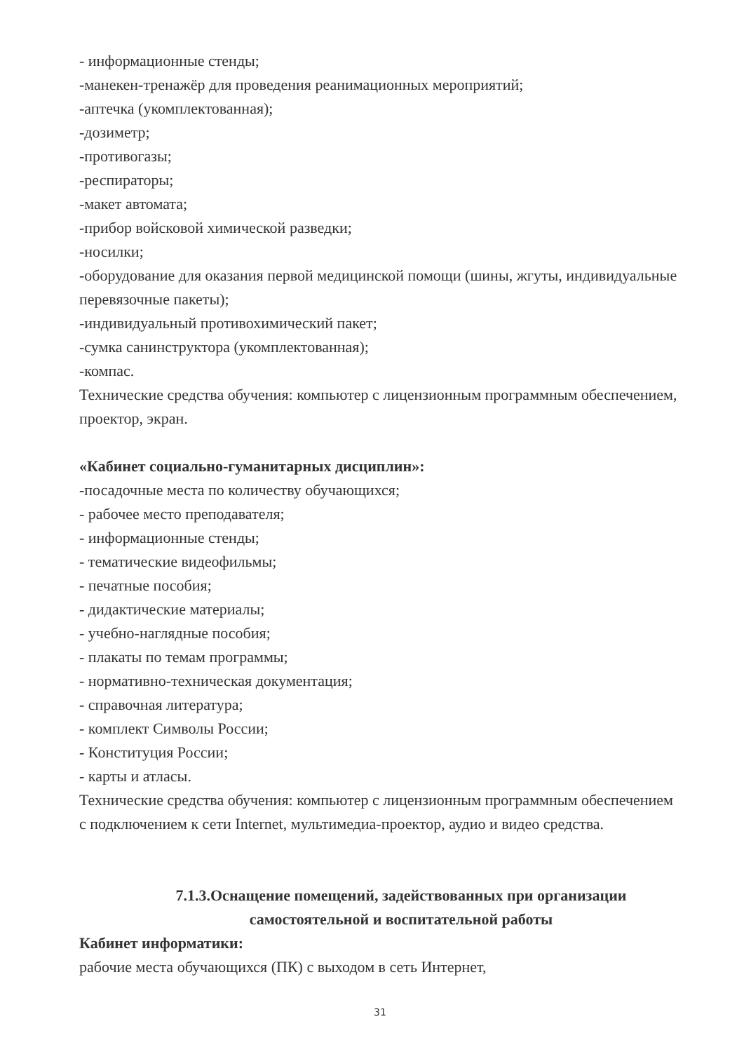- информационные стенды;
-манекен-тренажёр для проведения реанимационных мероприятий;
-аптечка (укомплектованная);
-дозиметр;
-противогазы;
-респираторы;
-макет автомата;
-прибор войсковой химической разведки;
-носилки;
-оборудование для оказания первой медицинской помощи (шины, жгуты, индивидуальные перевязочные пакеты);
-индивидуальный противохимический пакет;
-сумка санинструктора (укомплектованная);
-компас.
Технические средства обучения: компьютер с лицензионным программным обеспечением, проектор, экран.
«Кабинет социально-гуманитарных дисциплин»:
-посадочные места по количеству обучающихся;
- рабочее место преподавателя;
- информационные стенды;
- тематические видеофильмы;
- печатные пособия;
- дидактические материалы;
- учебно-наглядные пособия;
- плакаты по темам программы;
- нормативно-техническая документация;
- справочная литература;
- комплект Символы России;
- Конституция России;
- карты и атласы.
Технические средства обучения: компьютер с лицензионным программным обеспечением с подключением к сети Internet, мультимедиа-проектор, аудио и видео средства.
7.1.3.Оснащение помещений, задействованных при организации самостоятельной и воспитательной работы
Кабинет информатики:
рабочие места обучающихся (ПК) с выходом в сеть Интернет,
31